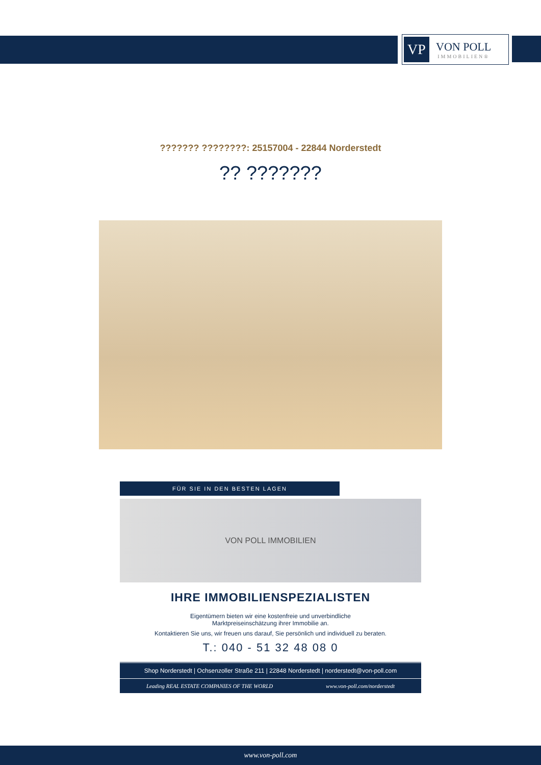VP
VON POLL
IMMOBILIEN®
??????? ????????: 25157004 - 22844 Norderstedt
?? ???????
FÜR SIE IN DEN BESTEN LAGEN
VON POLL IMMOBILIEN
IHRE IMMOBILIENSPEZIALISTEN
Eigentümern bieten wir eine kostenfreie und unverbindliche
Marktpreiseinschätzung ihrer Immobilie an.
Kontaktieren Sie uns, wir freuen uns darauf, Sie persönlich und individuell zu beraten.
T.: 040 - 51 32 48 08 0
Shop Norderstedt | Ochsenzoller Straße 211 | 22848 Norderstedt | norderstedt@von-poll.com
Leading REAL ESTATE COMPANIES OF THE WORLD www.von-poll.com/norderstedt
www.von-poll.com